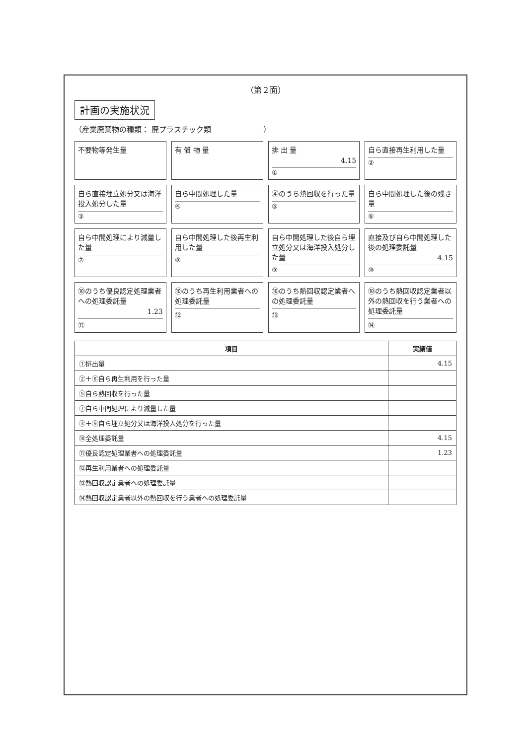（第２面）
計画の実施状況
（産業廃棄物の種類： 廃プラスチック類　　　　　　　）
不要物等発生量
有 償 物 量
排 出 量
4.15
①
自ら直接再生利用した量
②
自ら直接埋立処分又は海洋投入処分した量
③
自ら中間処理した量
④
④のうち熱回収を行った量
⑤
自ら中間処理した後の残さ量
⑥
自ら中間処理により減量した量
⑦
自ら中間処理した後再生利用した量
⑧
自ら中間処理した後自ら埋立処分又は海洋投入処分した量
⑨
直接及び自ら中間処理した後の処理委託量
4.15
⑩
⑩のうち優良認定処理業者への処理委託量
1.23
⑪
⑩のうち再生利用業者への処理委託量
⑫
⑩のうち熱回収認定業者への処理委託量
⑬
⑩のうち熱回収認定業者以外の熱回収を行う業者への処理委託量
⑭
| 項目 | 実績値 |
| --- | --- |
| ①排出量 | 4.15 |
| ②＋⑧自ら再生利用を行った量 | |
| ⑤自ら熱回収を行った量 | |
| ⑦自ら中間処理により減量した量 | |
| ③＋⑨自ら埋立処分又は海洋投入処分を行った量 | |
| ⑩全処理委託量 | 4.15 |
| ⑪優良認定処理業者への処理委託量 | 1.23 |
| ⑫再生利用業者への処理委託量 | |
| ⑬熱回収認定業者への処理委託量 | |
| ⑭熱回収認定業者以外の熱回収を行う業者への処理委託量 | |